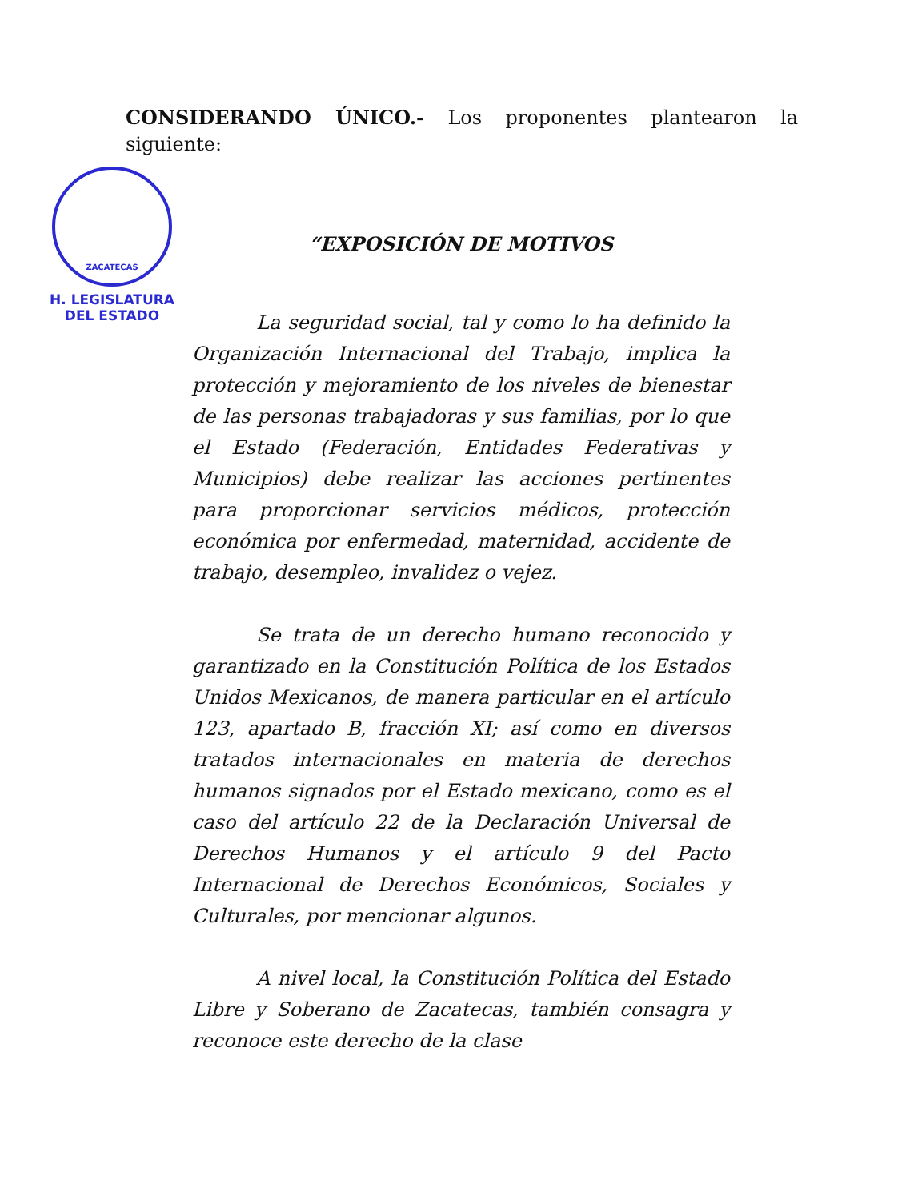CONSIDERANDO ÚNICO.- Los proponentes plantearon la siguiente:
ZACATECAS
H. LEGISLATURA
DEL ESTADO
“EXPOSICIÓN DE MOTIVOS
La seguridad social, tal y como lo ha definido la Organización Internacional del Trabajo, implica la protección y mejoramiento de los niveles de bienestar de las personas trabajadoras y sus familias, por lo que el Estado (Federación, Entidades Federativas y Municipios) debe realizar las acciones pertinentes para proporcionar servicios médicos, protección económica por enfermedad, maternidad, accidente de trabajo, desempleo, invalidez o vejez.
Se trata de un derecho humano reconocido y garantizado en la Constitución Política de los Estados Unidos Mexicanos, de manera particular en el artículo 123, apartado B, fracción XI; así como en diversos tratados internacionales en materia de derechos humanos signados por el Estado mexicano, como es el caso del artículo 22 de la Declaración Universal de Derechos Humanos y el artículo 9 del Pacto Internacional de Derechos Económicos, Sociales y Culturales, por mencionar algunos.
A nivel local, la Constitución Política del Estado Libre y Soberano de Zacatecas, también consagra y reconoce este derecho de la clase